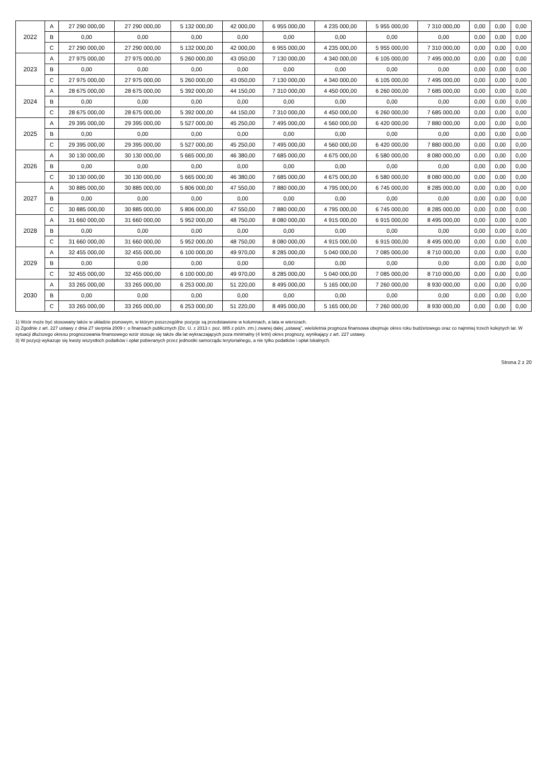| 2022 | A | 27 290 000,00 | 27 290 000,00 | 5 132 000,00 | 42 000,00 | 6 955 000,00 | 4 235 000,00 | 5 955 000,00 | 7 310 000,00 | 0,00 | 0,00 | 0,00 |
| | B | 0,00 | 0,00 | 0,00 | 0,00 | 0,00 | 0,00 | 0,00 | 0,00 | 0,00 | 0,00 | 0,00 |
| | C | 27 290 000,00 | 27 290 000,00 | 5 132 000,00 | 42 000,00 | 6 955 000,00 | 4 235 000,00 | 5 955 000,00 | 7 310 000,00 | 0,00 | 0,00 | 0,00 |
| 2023 | A | 27 975 000,00 | 27 975 000,00 | 5 260 000,00 | 43 050,00 | 7 130 000,00 | 4 340 000,00 | 6 105 000,00 | 7 495 000,00 | 0,00 | 0,00 | 0,00 |
| | B | 0,00 | 0,00 | 0,00 | 0,00 | 0,00 | 0,00 | 0,00 | 0,00 | 0,00 | 0,00 | 0,00 |
| | C | 27 975 000,00 | 27 975 000,00 | 5 260 000,00 | 43 050,00 | 7 130 000,00 | 4 340 000,00 | 6 105 000,00 | 7 495 000,00 | 0,00 | 0,00 | 0,00 |
| 2024 | A | 28 675 000,00 | 28 675 000,00 | 5 392 000,00 | 44 150,00 | 7 310 000,00 | 4 450 000,00 | 6 260 000,00 | 7 685 000,00 | 0,00 | 0,00 | 0,00 |
| | B | 0,00 | 0,00 | 0,00 | 0,00 | 0,00 | 0,00 | 0,00 | 0,00 | 0,00 | 0,00 | 0,00 |
| | C | 28 675 000,00 | 28 675 000,00 | 5 392 000,00 | 44 150,00 | 7 310 000,00 | 4 450 000,00 | 6 260 000,00 | 7 685 000,00 | 0,00 | 0,00 | 0,00 |
| 2025 | A | 29 395 000,00 | 29 395 000,00 | 5 527 000,00 | 45 250,00 | 7 495 000,00 | 4 560 000,00 | 6 420 000,00 | 7 880 000,00 | 0,00 | 0,00 | 0,00 |
| | B | 0,00 | 0,00 | 0,00 | 0,00 | 0,00 | 0,00 | 0,00 | 0,00 | 0,00 | 0,00 | 0,00 |
| | C | 29 395 000,00 | 29 395 000,00 | 5 527 000,00 | 45 250,00 | 7 495 000,00 | 4 560 000,00 | 6 420 000,00 | 7 880 000,00 | 0,00 | 0,00 | 0,00 |
| 2026 | A | 30 130 000,00 | 30 130 000,00 | 5 665 000,00 | 46 380,00 | 7 685 000,00 | 4 675 000,00 | 6 580 000,00 | 8 080 000,00 | 0,00 | 0,00 | 0,00 |
| | B | 0,00 | 0,00 | 0,00 | 0,00 | 0,00 | 0,00 | 0,00 | 0,00 | 0,00 | 0,00 | 0,00 |
| | C | 30 130 000,00 | 30 130 000,00 | 5 665 000,00 | 46 380,00 | 7 685 000,00 | 4 675 000,00 | 6 580 000,00 | 8 080 000,00 | 0,00 | 0,00 | 0,00 |
| 2027 | A | 30 885 000,00 | 30 885 000,00 | 5 806 000,00 | 47 550,00 | 7 880 000,00 | 4 795 000,00 | 6 745 000,00 | 8 285 000,00 | 0,00 | 0,00 | 0,00 |
| | B | 0,00 | 0,00 | 0,00 | 0,00 | 0,00 | 0,00 | 0,00 | 0,00 | 0,00 | 0,00 | 0,00 |
| | C | 30 885 000,00 | 30 885 000,00 | 5 806 000,00 | 47 550,00 | 7 880 000,00 | 4 795 000,00 | 6 745 000,00 | 8 285 000,00 | 0,00 | 0,00 | 0,00 |
| 2028 | A | 31 660 000,00 | 31 660 000,00 | 5 952 000,00 | 48 750,00 | 8 080 000,00 | 4 915 000,00 | 6 915 000,00 | 8 495 000,00 | 0,00 | 0,00 | 0,00 |
| | B | 0,00 | 0,00 | 0,00 | 0,00 | 0,00 | 0,00 | 0,00 | 0,00 | 0,00 | 0,00 | 0,00 |
| | C | 31 660 000,00 | 31 660 000,00 | 5 952 000,00 | 48 750,00 | 8 080 000,00 | 4 915 000,00 | 6 915 000,00 | 8 495 000,00 | 0,00 | 0,00 | 0,00 |
| 2029 | A | 32 455 000,00 | 32 455 000,00 | 6 100 000,00 | 49 970,00 | 8 285 000,00 | 5 040 000,00 | 7 085 000,00 | 8 710 000,00 | 0,00 | 0,00 | 0,00 |
| | B | 0,00 | 0,00 | 0,00 | 0,00 | 0,00 | 0,00 | 0,00 | 0,00 | 0,00 | 0,00 | 0,00 |
| | C | 32 455 000,00 | 32 455 000,00 | 6 100 000,00 | 49 970,00 | 8 285 000,00 | 5 040 000,00 | 7 085 000,00 | 8 710 000,00 | 0,00 | 0,00 | 0,00 |
| 2030 | A | 33 265 000,00 | 33 265 000,00 | 6 253 000,00 | 51 220,00 | 8 495 000,00 | 5 165 000,00 | 7 260 000,00 | 8 930 000,00 | 0,00 | 0,00 | 0,00 |
| | B | 0,00 | 0,00 | 0,00 | 0,00 | 0,00 | 0,00 | 0,00 | 0,00 | 0,00 | 0,00 | 0,00 |
| | C | 33 265 000,00 | 33 265 000,00 | 6 253 000,00 | 51 220,00 | 8 495 000,00 | 5 165 000,00 | 7 260 000,00 | 8 930 000,00 | 0,00 | 0,00 | 0,00 |
1) Wzór może być stosowany także w układzie pionowym, w którym poszczególne pozycje są przedstawione w kolumnach, a lata w wierszach.
2) Zgodnie z art. 227 ustawy z dnia 27 sierpnia 2009 r. o finansach publicznych (Dz. U. z 2013 r. poz. 885 z późn. zm.) zwanej dalej „ustawą", wieloletnia prognoza finansowa obejmuje okres roku budżetowego oraz co najmniej trzech kolejnych lat. W sytuacji dłuższego okresu prognozowania finansowego wzór stosuje się także dla lat wykraczających poza minimalny (4 letni) okres prognozy, wynikający z art. 227 ustawy.
3) W pozycji wykazuje się kwoty wszystkich podatków i opłat pobieranych przez jednostki samorządu terytorialnego, a nie tylko podatków i opłat lokalnych.
Strona 2 z 20